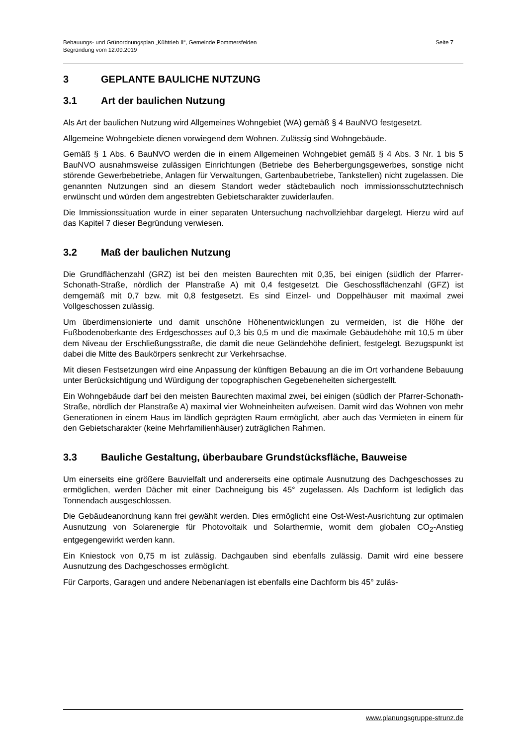Bebauungs- und Grünordnungsplan „Kühtrieb II“, Gemeinde Pommersfelden
Begründung vom 12.09.2019
Seite 7
3 GEPLANTE BAULICHE NUTZUNG
3.1 Art der baulichen Nutzung
Als Art der baulichen Nutzung wird Allgemeines Wohngebiet (WA) gemäß § 4 BauNVO fest­gesetzt.
Allgemeine Wohngebiete dienen vorwiegend dem Wohnen. Zulässig sind Wohngebäude.
Gemäß § 1 Abs. 6 BauNVO werden die in einem Allgemeinen Wohngebiet gemäß § 4 Abs. 3 Nr. 1 bis 5 BauNVO ausnahmsweise zulässigen Einrichtungen (Betriebe des Be­herbergungsgewerbes, sonstige nicht störende Gewerbebetriebe, Anlagen für Verwaltungen, Gartenbaubetriebe, Tankstellen) nicht zugelassen. Die genannten Nutzungen sind an die­sem Standort weder städtebaulich noch immissionsschutztechnisch erwünscht und würden dem angestrebten Gebietscharakter zuwiderlaufen.
Die Immissionssituation wurde in einer separaten Untersuchung nachvollziehbar dargelegt. Hierzu wird auf das Kapitel 7 dieser Begründung verwiesen.
3.2 Maß der baulichen Nutzung
Die Grundflächenzahl (GRZ) ist bei den meisten Baurechten mit 0,35, bei einigen (südlich der Pfarrer-Schonath-Straße, nördlich der Planstraße A) mit 0,4 festgesetzt. Die Geschoss­flächenzahl (GFZ) ist demgemäß mit 0,7 bzw. mit 0,8 festgesetzt. Es sind Einzel- und Dop­pelhäuser mit maximal zwei Vollgeschossen zulässig.
Um überdimensionierte und damit unschöne Höhenentwicklungen zu vermeiden, ist die Hö­he der Fußbodenoberkante des Erdgeschosses auf 0,3 bis 0,5 m und die maximale Gebäu­dehöhe mit 10,5 m über dem Niveau der Erschließungsstraße, die damit die neue Gelände­höhe definiert, festgelegt. Bezugspunkt ist dabei die Mitte des Baukörpers senkrecht zur Verkehrsachse.
Mit diesen Festsetzungen wird eine Anpassung der künftigen Bebauung an die im Ort vor­handene Bebauung unter Berücksichtigung und Würdigung der topographischen Gegebene­heiten sichergestellt.
Ein Wohngebäude darf bei den meisten Baurechten maximal zwei, bei einigen (südlich der Pfarrer-Schonath-Straße, nördlich der Planstraße A) maximal vier Wohneinheiten aufweisen. Damit wird das Wohnen von mehr Generationen in einem Haus im ländlich geprägten Raum ermöglicht, aber auch das Vermieten in einem für den Gebietscharakter (keine Mehrfamili­enhäuser) zuträglichen Rahmen.
3.3 Bauliche Gestaltung, überbaubare Grundstücksfläche, Bauweise
Um einerseits eine größere Bauvielfalt und andererseits eine optimale Ausnutzung des Dachgeschosses zu ermöglichen, werden Dächer mit einer Dachneigung bis 45° zugelas­sen. Als Dachform ist lediglich das Tonnendach ausgeschlossen.
Die Gebäudeanordnung kann frei gewählt werden. Dies ermöglicht eine Ost-West-Ausrichtung zur optimalen Ausnutzung von Solarenergie für Photovoltaik und Solarthermie, womit dem globalen CO<sub>2</sub>-Anstieg entgegengewirkt werden kann.
Ein Kniestock von 0,75 m ist zulässig. Dachgauben sind ebenfalls zulässig. Damit wird eine bessere Ausnutzung des Dachgeschosses ermöglicht.
Für Carports, Garagen und andere Nebenanlagen ist ebenfalls eine Dachform bis 45° zuläs-
www.planungsgruppe-strunz.de